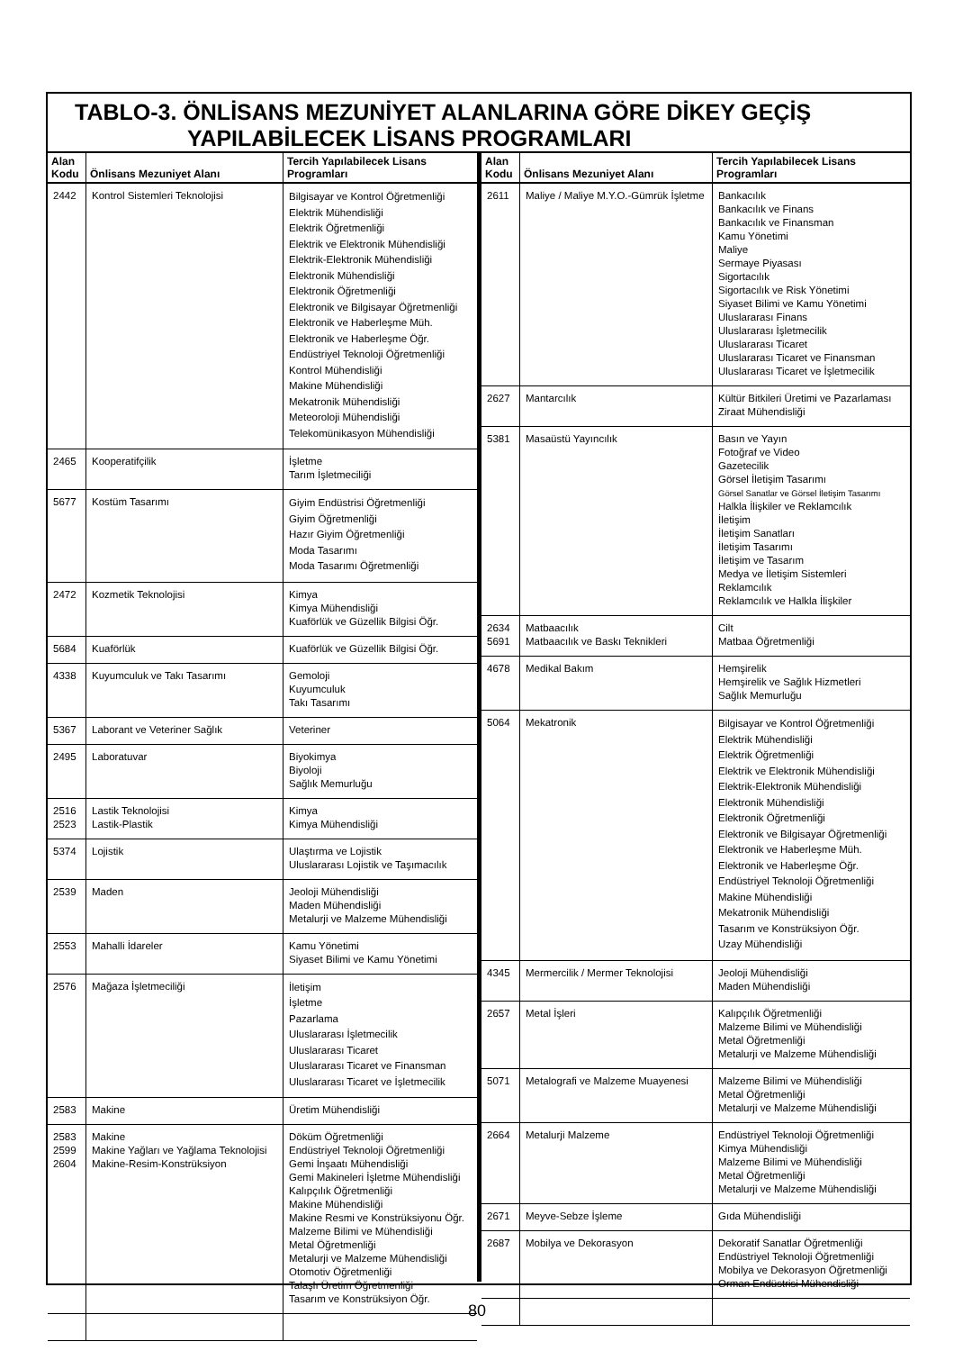TABLO-3. ÖNLİSANS MEZUNİYET ALANLARINA GÖRE DİKEY GEÇİŞ
YAPILABİLECEK LİSANS PROGRAMLARI
| Alan Kodu | Önlisans Mezuniyet Alanı | Tercih Yapılabilecek Lisans Programları |
| --- | --- | --- |
| 2442 | Kontrol Sistemleri Teknolojisi | Bilgisayar ve Kontrol Öğretmenliği Elektrik Mühendisliği Elektrik Öğretmenliği Elektrik ve Elektronik Mühendisliği Elektrik-Elektronik Mühendisliği Elektronik Mühendisliği Elektronik Öğretmenliği Elektronik ve Bilgisayar Öğretmenliği Elektronik ve Haberleşme Müh. Elektronik ve Haberleşme Öğr. Endüstriyel Teknoloji Öğretmenliği Kontrol Mühendisliği Makine Mühendisliği Mekatronik Mühendisliği Meteoroloji Mühendisliği Telekomünikasyon Mühendisliği |
| 2465 | Kooperatifçilik | İşletme Tarım İşletmeciliği |
| 5677 | Kostüm Tasarımı | Giyim Endüstrisi Öğretmenliği Giyim Öğretmenliği Hazır Giyim Öğretmenliği Moda Tasarımı Moda Tasarımı Öğretmenliği |
| 2472 | Kozmetik Teknolojisi | Kimya Kimya Mühendisliği Kuaförlük ve Güzellik Bilgisi Öğr. |
| 5684 | Kuaförlük | Kuaförlük ve Güzellik Bilgisi Öğr. |
| 4338 | Kuyumculuk ve Takı Tasarımı | Gemoloji Kuyumculuk Takı Tasarımı |
| 5367 | Laborant ve Veteriner Sağlık | Veteriner |
| 2495 | Laboratuvar | Biyokimya Biyoloji Sağlık Memurluğu |
| 2516 2523 | Lastik Teknolojisi Lastik-Plastik | Kimya Kimya Mühendisliği |
| 5374 | Lojistik | Ulaştırma ve Lojistik Uluslararası Lojistik ve Taşımacılık |
| 2539 | Maden | Jeoloji Mühendisliği Maden Mühendisliği Metalurji ve Malzeme Mühendisliği |
| 2553 | Mahalli İdareler | Kamu Yönetimi Siyaset Bilimi ve Kamu Yönetimi |
| 2576 | Mağaza İşletmeciliği | İletişim İşletme Pazarlama Uluslararası İşletmecilik Uluslararası Ticaret Uluslararası Ticaret ve Finansman Uluslararası Ticaret ve İşletmecilik |
| 2583 | Makine | Üretim Mühendisliği |
| 2583 2599 2604 | Makine Makine Yağları ve Yağlama Teknolojisi Makine-Resim-Konstrüksiyon | Döküm Öğretmenliği Endüstriyel Teknoloji Öğretmenliği Gemi İnşaatı Mühendisliği Gemi Makineleri İşletme Mühendisliği Kalıpçılık Öğretmenliği Makine Mühendisliği Makine Resmi ve Konstrüksiyonu Öğr. Malzeme Bilimi ve Mühendisliği Metal Öğretmenliği Metalurji ve Malzeme Mühendisliği Otomotiv Öğretmenliği Talaşlı Üretim Öğretmenliği Tasarım ve Konstrüksiyon Öğr. |
| Alan Kodu | Önlisans Mezuniyet Alanı | Tercih Yapılabilecek Lisans Programları |
| --- | --- | --- |
| 2611 | Maliye / Maliye M.Y.O.-Gümrük İşletme | Bankacılık Bankacılık ve Finans Bankacılık ve Finansman Kamu Yönetimi Maliye Sermaye Piyasası Sigortacılık Sigortacılık ve Risk Yönetimi Siyaset Bilimi ve Kamu Yönetimi Uluslararası Finans Uluslararası İşletmecilik Uluslararası Ticaret Uluslararası Ticaret ve Finansman Uluslararası Ticaret ve İşletmecilik |
| 2627 | Mantarcılık | Kültür Bitkileri Üretimi ve Pazarlaması Ziraat Mühendisliği |
| 5381 | Masaüstü Yayıncılık | Basın ve Yayın Fotoğraf ve Video Gazetecilik Görsel İletişim Tasarımı Görsel Sanatlar ve Görsel İletişim Tasarımı Halkla İlişkiler ve Reklamcılık İletişim İletişim Sanatları İletişim Tasarımı İletişim ve Tasarım Medya ve İletişim Sistemleri Reklamcılık Reklamcılık ve Halkla İlişkiler |
| 2634 5691 | Matbaacılık Matbaacılık ve Baskı Teknikleri | Cilt Matbaa Öğretmenliği |
| 4678 | Medikal Bakım | Hemşirelik Hemşirelik ve Sağlık Hizmetleri Sağlık Memurluğu |
| 5064 | Mekatronik | Bilgisayar ve Kontrol Öğretmenliği Elektrik Mühendisliği Elektrik Öğretmenliği Elektrik ve Elektronik Mühendisliği Elektrik-Elektronik Mühendisliği Elektronik Mühendisliği Elektronik Öğretmenliği Elektronik ve Bilgisayar Öğretmenliği Elektronik ve Haberleşme Müh. Elektronik ve Haberleşme Öğr. Endüstriyel Teknoloji Öğretmenliği Makine Mühendisliği Mekatronik Mühendisliği Tasarım ve Konstrüksiyon Öğr. Uzay Mühendisliği |
| 4345 | Mermercilik / Mermer Teknolojisi | Jeoloji Mühendisliği Maden Mühendisliği |
| 2657 | Metal İşleri | Kalıpçılık Öğretmenliği Malzeme Bilimi ve Mühendisliği Metal Öğretmenliği Metalurji ve Malzeme Mühendisliği |
| 5071 | Metalografi ve Malzeme Muayenesi | Malzeme Bilimi ve Mühendisliği Metal Öğretmenliği Metalurji ve Malzeme Mühendisliği |
| 2664 | Metalurji Malzeme | Endüstriyel Teknoloji Öğretmenliği Kimya Mühendisliği Malzeme Bilimi ve Mühendisliği Metal Öğretmenliği Metalurji ve Malzeme Mühendisliği |
| 2671 | Meyve-Sebze İşleme | Gıda Mühendisliği |
| 2687 | Mobilya ve Dekorasyon | Dekoratif Sanatlar Öğretmenliği Endüstriyel Teknoloji Öğretmenliği Mobilya ve Dekorasyon Öğretmenliği Orman Endüstrisi Mühendisliği |
80